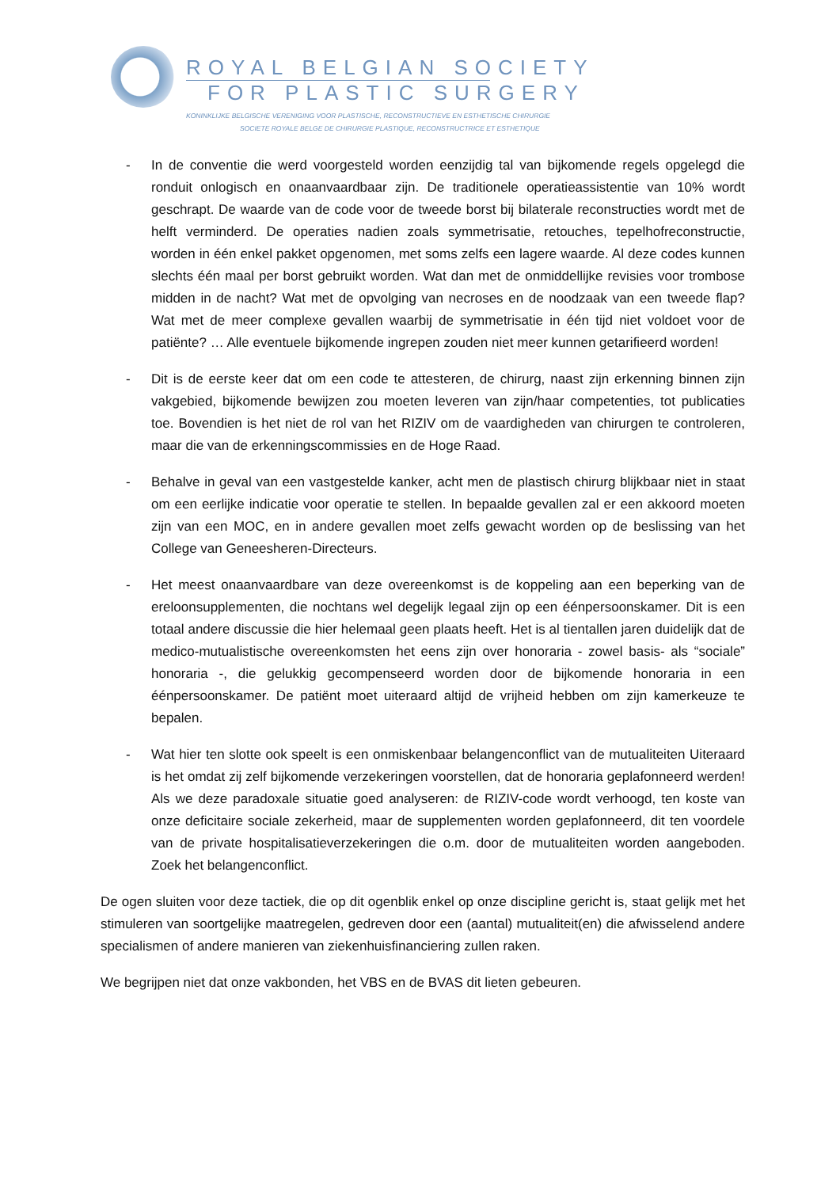ROYAL BELGIAN SOCIETY
FOR PLASTIC SURGERY
KONINKLIJKE BELGISCHE VERENIGING VOOR PLASTISCHE, RECONSTRUCTIEVE EN ESTHETISCHE CHIRURGIE
SOCIETE ROYALE BELGE DE CHIRURGIE PLASTIQUE, RECONSTRUCTRICE ET ESTHETIQUE
- In de conventie die werd voorgesteld worden eenzijdig tal van bijkomende regels opgelegd die ronduit onlogisch en onaanvaardbaar zijn. De traditionele operatieassistentie van 10% wordt geschrapt. De waarde van de code voor de tweede borst bij bilaterale reconstructies wordt met de helft verminderd. De operaties nadien zoals symmetrisatie, retouches, tepelhofreconstructie, worden in één enkel pakket opgenomen, met soms zelfs een lagere waarde. Al deze codes kunnen slechts één maal per borst gebruikt worden. Wat dan met de onmiddellijke revisies voor trombose midden in de nacht? Wat met de opvolging van necroses en de noodzaak van een tweede flap? Wat met de meer complexe gevallen waarbij de symmetrisatie in één tijd niet voldoet voor de patiënte? … Alle eventuele bijkomende ingrepen zouden niet meer kunnen getarifieerd worden!
- Dit is de eerste keer dat om een code te attesteren, de chirurg, naast zijn erkenning binnen zijn vakgebied, bijkomende bewijzen zou moeten leveren van zijn/haar competenties, tot publicaties toe. Bovendien is het niet de rol van het RIZIV om de vaardigheden van chirurgen te controleren, maar die van de erkenningscommissies en de Hoge Raad.
- Behalve in geval van een vastgestelde kanker, acht men de plastisch chirurg blijkbaar niet in staat om een eerlijke indicatie voor operatie te stellen. In bepaalde gevallen zal er een akkoord moeten zijn van een MOC, en in andere gevallen moet zelfs gewacht worden op de beslissing van het College van Geneesheren-Directeurs.
- Het meest onaanvaardbare van deze overeenkomst is de koppeling aan een beperking van de ereloonsupplementen, die nochtans wel degelijk legaal zijn op een éénpersoonskamer. Dit is een totaal andere discussie die hier helemaal geen plaats heeft. Het is al tientallen jaren duidelijk dat de medico-mutualistische overeenkomsten het eens zijn over honoraria - zowel basis- als “sociale” honoraria -, die gelukkig gecompenseerd worden door de bijkomende honoraria in een éénpersoonskamer. De patiënt moet uiteraard altijd de vrijheid hebben om zijn kamerkeuze te bepalen.
- Wat hier ten slotte ook speelt is een onmiskenbaar belangenconflict van de mutualiteiten Uiteraard is het omdat zij zelf bijkomende verzekeringen voorstellen, dat de honoraria geplafonneerd werden! Als we deze paradoxale situatie goed analyseren: de RIZIV-code wordt verhoogd, ten koste van onze deficitaire sociale zekerheid, maar de supplementen worden geplafonneerd, dit ten voordele van de private hospitalisatieverzekeringen die o.m. door de mutualiteiten worden aangeboden. Zoek het belangenconflict.
De ogen sluiten voor deze tactiek, die op dit ogenblik enkel op onze discipline gericht is, staat gelijk met het stimuleren van soortgelijke maatregelen, gedreven door een (aantal) mutualiteit(en) die afwisselend andere specialismen of andere manieren van ziekenhuisfinanciering zullen raken.
We begrijpen niet dat onze vakbonden, het VBS en de BVAS dit lieten gebeuren.